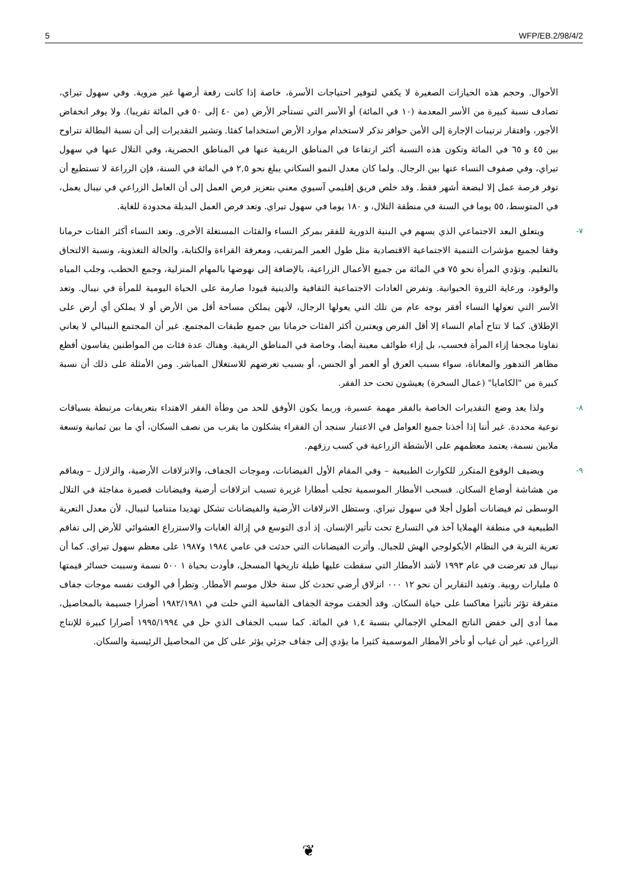5 WFP/EB.2/98/4/2
الأحوال. وحجم هذه الحيازات الصغيرة لا يكفي لتوفير احتياجات الأسرة، خاصة إذا كانت رقعة أرضها غير مروية. وفي سهول تيراي، تصادف نسبة كبيرة من الأسر المعدمة (١٠ في المائة) أو الأسر التي تستأجر الأرض (من ٤٠ إلى ٥٠ في المائة تقريبا). ولا يوفر انخفاض الأجور، وافتقار ترتيبات الإجارة إلى الأمن حوافز تذكر لاستخدام موارد الأرض استخداما كفئا. وتشير التقديرات إلى أن نسبة البطالة تتراوح بين ٤٥ و ٦٥ في المائة وتكون هذه النسبة أكثر ارتفاعا في المناطق الريفية عنها في المناطق الحضرية، وفي التلال عنها في سهول تيراي، وفي صفوف النساء عنها بين الرجال. ولما كان معدل النمو السكاني يبلغ نحو ٢,٥ في المائة في السنة، فإن الزراعة لا تستطيع أن توفر فرصة عمل إلا لبضعة أشهر فقط. وقد خلص فريق إقليمي آسيوي معني بتعزيز فرص العمل إلى أن العامل الزراعي في نيبال يعمل، في المتوسط، ٥٥ يوما في السنة في منطقة التلال، و ١٨٠ يوما في سهول تيراي. وتعد فرص العمل البديلة محدودة للغاية.
٧- ويتعلق البعد الاجتماعي الذي يسهم في البنية الدورية للفقر بمركز النساء والفئات المستغلة الأخرى. وتعد النساء أكثر الفئات حرمانا وفقا لجميع مؤشرات التنمية الاجتماعية الاقتصادية مثل طول العمر المرتقب، ومعرفة القراءة والكتابة، والحالة التغذوية، ونسبة الالتحاق بالتعليم. وتؤدي المرأة نحو ٧٥ في المائة من جميع الأعمال الزراعية، بالإضافة إلى نهوضها بالمهام المنزلية، وجمع الحطب، وجلب المياه والوقود، ورعاية الثروة الحيوانية. وتفرض العادات الاجتماعية الثقافية والدينية قيودا صارمة على الحياة اليومية للمرأة في نيبال. وتعد الأسر التي تعولها النساء أفقر بوجه عام من تلك التي يعولها الرجال، لأنهن يملكن مساحة أقل من الأرض أو لا يملكن أي أرض على الإطلاق. كما لا تتاح أمام النساء إلا أقل الفرص ويعتبرن أكثر الفئات حرمانا بين جميع طبقات المجتمع. غير أن المجتمع النيبالي لا يعاني تفاوتا مجحفا إزاء المرأة فحسب، بل إزاء طوائف معينة أيضا، وخاصة في المناطق الريفية. وهناك عدة فئات من المواطنين يقاسون أفظع مظاهر التدهور والمعاناة، سواء بسبب العرق أو العمر أو الجنس، أو بسبب تعرضهم للاستغلال المباشر. ومن الأمثلة على ذلك أن نسبة كبيرة من "الكامايا" (عمال السخرة) يعيشون تحت حد الفقر.
٨- ولذا يعد وضع التقديرات الخاصة بالفقر مهمة عسيرة، وربما يكون الأوفق للحد من وطأة الفقر الاهتداء بتعريفات مرتبطة بسياقات نوعية محددة. غير أننا إذا أخذنا جميع العوامل في الاعتبار سنجد أن الفقراء يشكلون ما يقرب من نصف السكان، أي ما بين ثمانية وتسعة ملايين نسمة، يعتمد معظمهم على الأنشطة الزراعية في كسب رزقهم.
٩- ويضيف الوقوع المتكرر للكوارث الطبيعية – وفي المقام الأول الفيضانات، وموجات الجفاف، والانزلاقات الأرضية، والزلازل – ويفاقم من هشاشة أوضاع السكان. فسحب الأمطار الموسمية تجلب أمطارا غزيرة تسبب انزلاقات أرضية وفيضانات قصيرة مفاجئة في التلال الوسطى ثم فيضانات أطول أجلا في سهول تيراي. وستظل الانزلاقات الأرضية والفيضانات تشكل تهديدا متناميا لنيبال، لأن معدل التعرية الطبيعية في منطقة الهملايا آخذ في التسارع تحت تأثير الإنسان. إذ أدى التوسع في إزالة الغابات والاستزراع العشوائي للأرض إلى تفاقم تعرية التربة في النظام الأيكولوجي الهش للجبال. وأثرت الفيضانات التي حدثت في عامي ١٩٨٤ و١٩٨٧ على معظم سهول تيراي. كما أن نيبال قد تعرضت في عام ١٩٩٣ لأشد الأمطار التي سقطت عليها طيلة تاريخها المسجل، فأودت بحياة ١ ٥٠٠ نسمة وسببت خسائر قيمتها ٥ مليارات روبية. وتفيد التقارير أن نحو ١٢ ٠٠٠ انزلاق أرضي تحدث كل سنة خلال موسم الأمطار. وتطرأ في الوقت نفسه موجات جفاف متفرقة تؤثر تأثيرا معاكسا على حياة السكان. وقد ألحقت موجة الجفاف القاسية التي حلت في ١٩٨٢/١٩٨١ أضرارا جسيمة بالمحاصيل، مما أدى إلى خفض الناتج المحلي الإجمالي بنسبة ١,٤ في المائة. كما سبب الجفاف الذي حل في ١٩٩٥/١٩٩٤ أضرارا كبيرة للإنتاج الزراعي. غير أن غياب أو تأخر الأمطار الموسمية كثيرا ما يؤدي إلى جفاف جزئي يؤثر على كل من المحاصيل الرئيسية والسكان.
❦